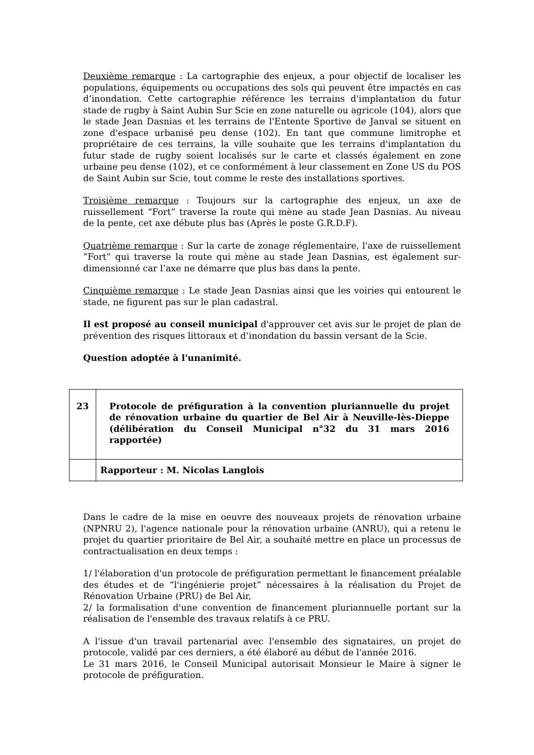Deuxième remarque : La cartographie des enjeux, a pour objectif de localiser les populations, équipements ou occupations des sols qui peuvent être impactés en cas d’inondation. Cette cartographie référence les terrains d'implantation du futur stade de rugby à Saint Aubin Sur Scie en zone naturelle ou agricole (104), alors que le stade Jean Dasnias et les terrains de l'Entente Sportive de Janval se situent en zone d'espace urbanisé peu dense (102). En tant que commune limitrophe et propriétaire de ces terrains, la ville souhaite que les terrains d'implantation du futur stade de rugby soient localisés sur le carte et classés également en zone urbaine peu dense (102), et ce conformément à leur classement en Zone US du POS de Saint Aubin sur Scie, tout comme le reste des installations sportives.
Troisième remarque : Toujours sur la cartographie des enjeux, un axe de ruissellement “Fort” traverse la route qui mène au stade Jean Dasnias. Au niveau de la pente, cet axe débute plus bas (Après le poste G.R.D.F).
Quatrième remarque : Sur la carte de zonage réglementaire, l'axe de ruissellement “Fort” qui traverse la route qui mène au stade Jean Dasnias, est également sur-dimensionné car l’axe ne démarre que plus bas dans la pente.
Cinquième remarque : Le stade Jean Dasnias ainsi que les voiries qui entourent le stade, ne figurent pas sur le plan cadastral.
Il est proposé au conseil municipal d'approuver cet avis sur le projet de plan de prévention des risques littoraux et d’inondation du bassin versant de la Scie.
Question adoptée à l'unanimité.
| 23 | Protocole de préfiguration à la convention pluriannuelle du projet de rénovation urbaine du quartier de Bel Air à Neuville-lès-Dieppe (délibération du Conseil Municipal n°32 du 31 mars 2016 rapportée) |
| | Rapporteur : M. Nicolas Langlois |
Dans le cadre de la mise en oeuvre des nouveaux projets de rénovation urbaine (NPNRU 2), l'agence nationale pour la rénovation urbaine (ANRU), qui a retenu le projet du quartier prioritaire de Bel Air, a souhaité mettre en place un processus de contractualisation en deux temps :
1/ l'élaboration d'un protocole de préfiguration permettant le financement préalable des études et de “l'ingénierie projet” nécessaires à la réalisation du Projet de Rénovation Urbaine (PRU) de Bel Air,
2/ la formalisation d'une convention de financement pluriannuelle portant sur la réalisation de l'ensemble des travaux relatifs à ce PRU.
A l'issue d'un travail partenarial avec l'ensemble des signataires, un projet de protocole, validé par ces derniers, a été élaboré au début de l'année 2016.
Le 31 mars 2016, le Conseil Municipal autorisait Monsieur le Maire à signer le protocole de préfiguration.